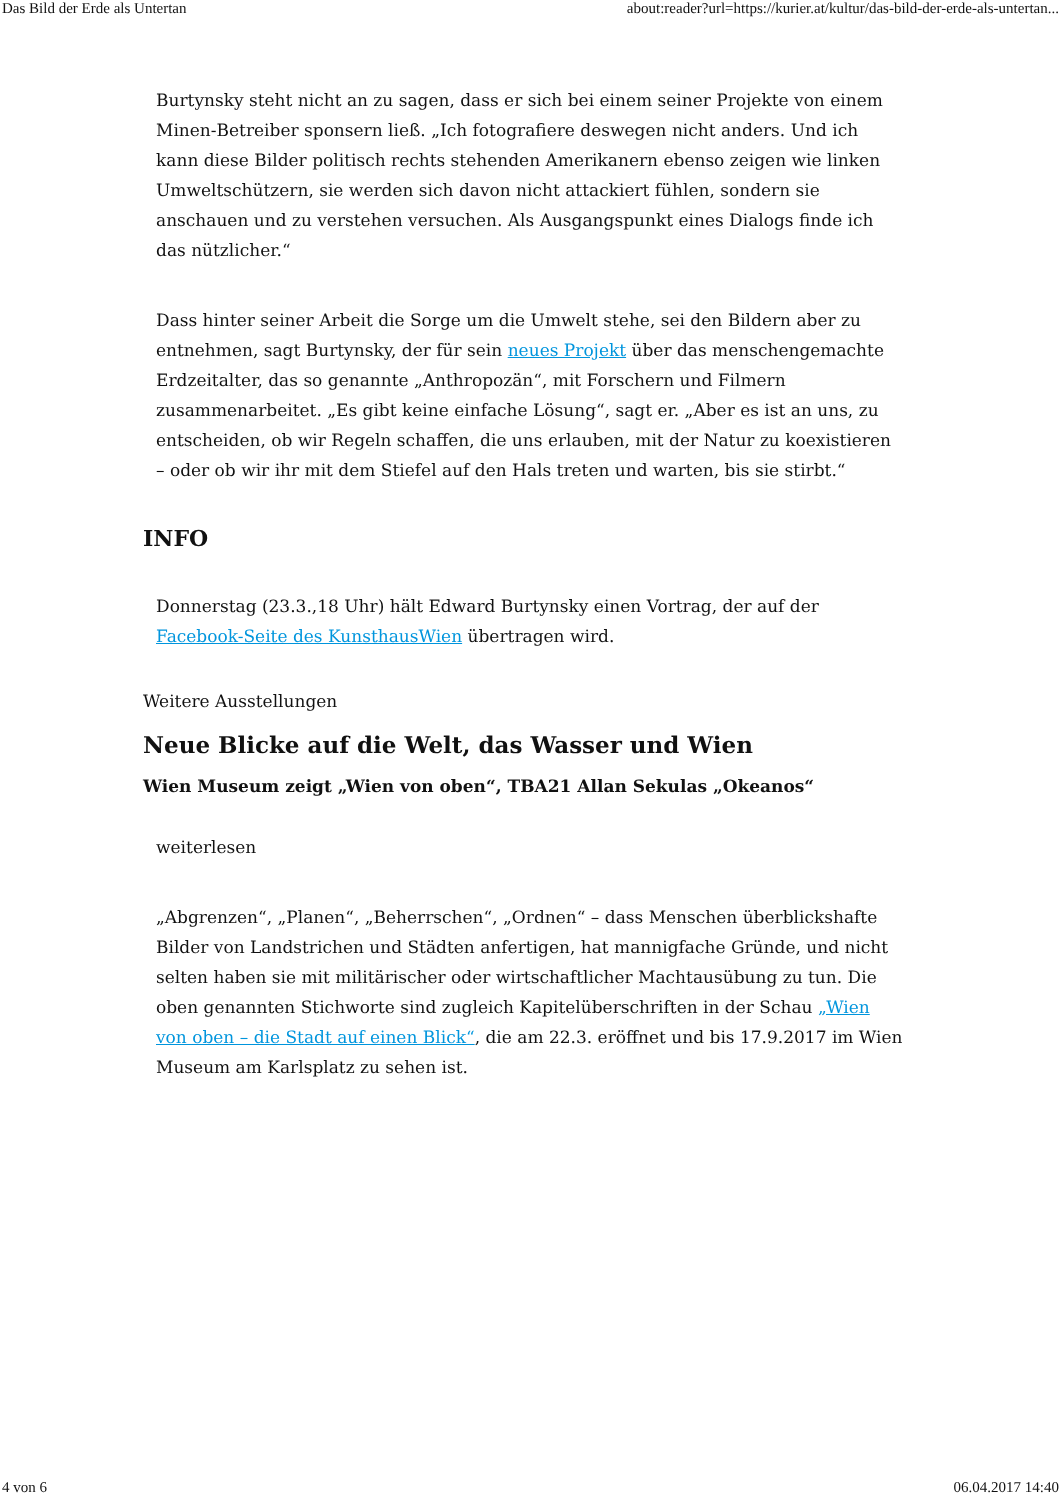Das Bild der Erde als Untertan about:reader?url=https://kurier.at/kultur/das-bild-der-erde-als-untertan...
Burtynsky steht nicht an zu sagen, dass er sich bei einem seiner Projekte von einem Minen-Betreiber sponsern ließ. „Ich fotografiere deswegen nicht anders. Und ich kann diese Bilder politisch rechts stehenden Amerikanern ebenso zeigen wie linken Umweltschützern, sie werden sich davon nicht attackiert fühlen, sondern sie anschauen und zu verstehen versuchen. Als Ausgangspunkt eines Dialogs finde ich das nützlicher.“
Dass hinter seiner Arbeit die Sorge um die Umwelt stehe, sei den Bildern aber zu entnehmen, sagt Burtynsky, der für sein neues Projekt über das menschengemachte Erdzeitalter, das so genannte „Anthropozän“, mit Forschern und Filmern zusammenarbeitet. „Es gibt keine einfache Lösung“, sagt er. „Aber es ist an uns, zu entscheiden, ob wir Regeln schaffen, die uns erlauben, mit der Natur zu koexistieren – oder ob wir ihr mit dem Stiefel auf den Hals treten und warten, bis sie stirbt.“
INFO
Donnerstag (23.3.,18 Uhr) hält Edward Burtynsky einen Vortrag, der auf der Facebook-Seite des KunsthausWien übertragen wird.
Weitere Ausstellungen
Neue Blicke auf die Welt, das Wasser und Wien
Wien Museum zeigt „Wien von oben“, TBA21 Allan Sekulas „Okeanos“
weiterlesen
„Abgrenzen“, „Planen“, „Beherrschen“, „Ordnen“ – dass Menschen überblickshafte Bilder von Landstrichen und Städten anfertigen, hat mannigfache Gründe, und nicht selten haben sie mit militärischer oder wirtschaftlicher Machtausübung zu tun. Die oben genannten Stichworte sind zugleich Kapitelüberschriften in der Schau „Wien von oben – die Stadt auf einen Blick“, die am 22.3. eröffnet und bis 17.9.2017 im Wien Museum am Karlsplatz zu sehen ist.
4 von 6 06.04.2017 14:40